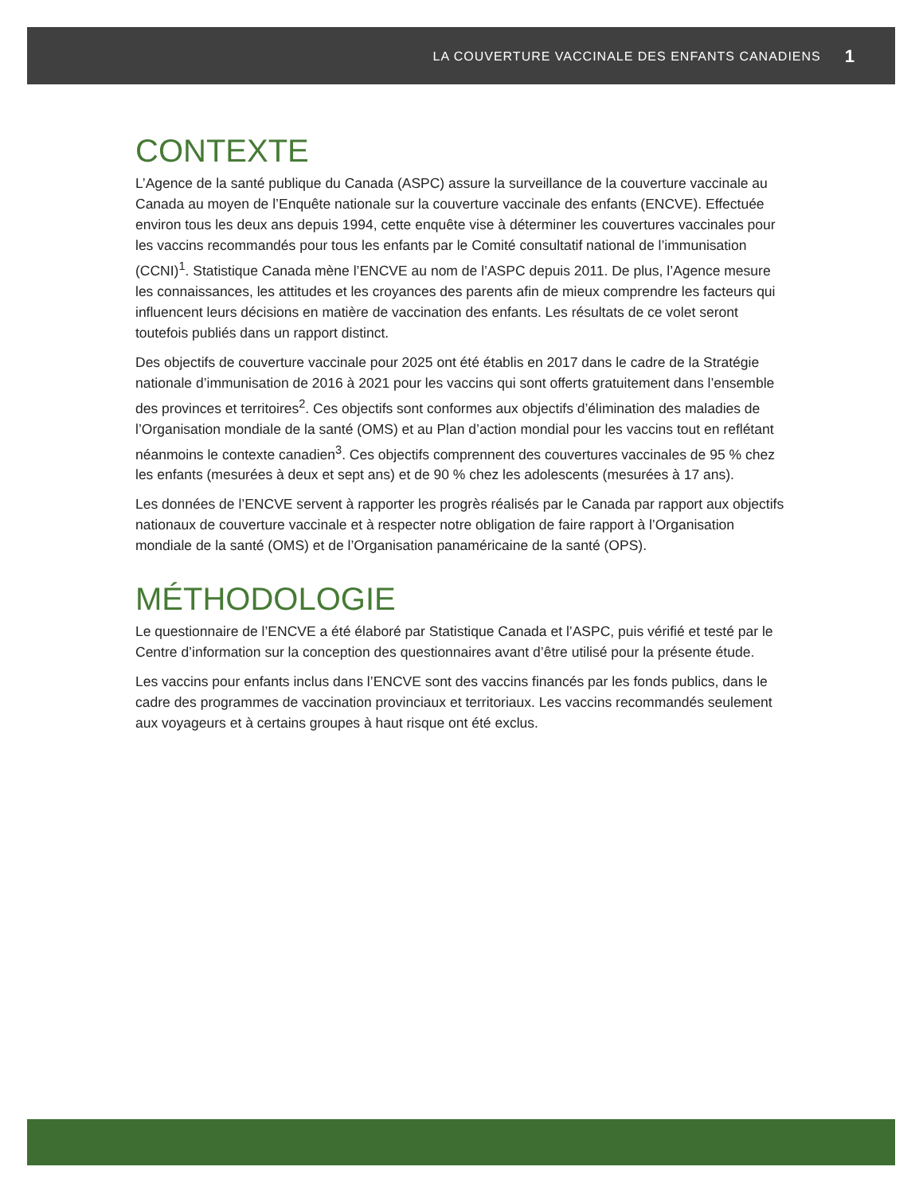LA COUVERTURE VACCINALE DES ENFANTS CANADIENS 1
CONTEXTE
L’Agence de la santé publique du Canada (ASPC) assure la surveillance de la couverture vaccinale au Canada au moyen de l’Enquête nationale sur la couverture vaccinale des enfants (ENCVE). Effectuée environ tous les deux ans depuis 1994, cette enquête vise à déterminer les couvertures vaccinales pour les vaccins recommandés pour tous les enfants par le Comité consultatif national de l’immunisation (CCNI)<sup>1</sup>. Statistique Canada mène l’ENCVE au nom de l’ASPC depuis 2011. De plus, l’Agence mesure les connaissances, les attitudes et les croyances des parents afin de mieux comprendre les facteurs qui influencent leurs décisions en matière de vaccination des enfants. Les résultats de ce volet seront toutefois publiés dans un rapport distinct.
Des objectifs de couverture vaccinale pour 2025 ont été établis en 2017 dans le cadre de la Stratégie nationale d’immunisation de 2016 à 2021 pour les vaccins qui sont offerts gratuitement dans l’ensemble des provinces et territoires<sup>2</sup>. Ces objectifs sont conformes aux objectifs d’élimination des maladies de l’Organisation mondiale de la santé (OMS) et au Plan d’action mondial pour les vaccins tout en reflétant néanmoins le contexte canadien<sup>3</sup>. Ces objectifs comprennent des couvertures vaccinales de 95 % chez les enfants (mesurées à deux et sept ans) et de 90 % chez les adolescents (mesurées à 17 ans).
Les données de l’ENCVE servent à rapporter les progrès réalisés par le Canada par rapport aux objectifs nationaux de couverture vaccinale et à respecter notre obligation de faire rapport à l’Organisation mondiale de la santé (OMS) et de l’Organisation panaméricaine de la santé (OPS).
MÉTHODOLOGIE
Le questionnaire de l’ENCVE a été élaboré par Statistique Canada et l’ASPC, puis vérifié et testé par le Centre d’information sur la conception des questionnaires avant d’être utilisé pour la présente étude.
Les vaccins pour enfants inclus dans l’ENCVE sont des vaccins financés par les fonds publics, dans le cadre des programmes de vaccination provinciaux et territoriaux. Les vaccins recommandés seulement aux voyageurs et à certains groupes à haut risque ont été exclus.